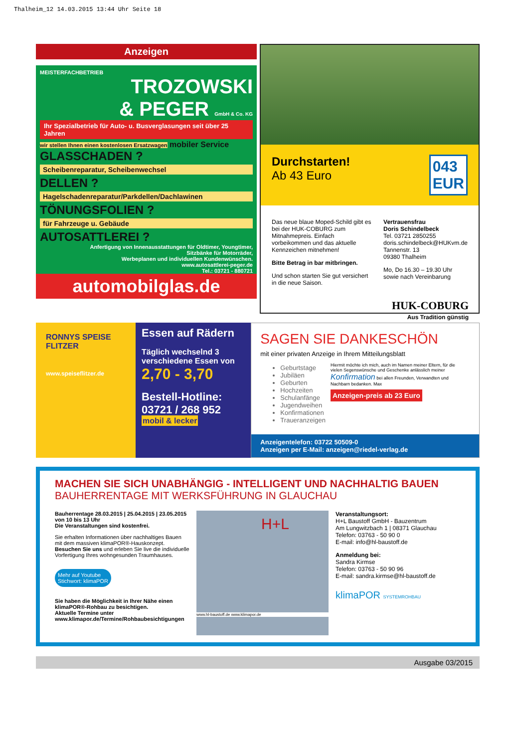Thalheim_12 14.03.2015 13:44 Uhr Seite 18
Anzeigen
MEISTERFACHBETRIEB
TROZOWSKI
& PEGER GmbH & Co. KG
Ihr Spezialbetrieb für Auto- u. Busverglasungen seit über 25 Jahren
wir stellen Ihnen einen kostenlosen Ersatzwagen
mobiler Service
GLASSCHADEN ?
Scheibenreparatur, Scheibenwechsel
DELLEN ?
Hagelschadenreparatur/Parkdellen/Dachlawinen
TÖNUNGSFOLIEN ?
für Fahrzeuge u. Gebäude
AUTOSATTLEREI ?
Anfertigung von Innenausstattungen für Oldtimer, Youngtimer,
Sitzbänke für Motorräder,
Werbeplanen und individuellen Kundenwünschen.
www.autosattlerei-peger.de
Tel.: 03721 - 880721
automobilglas.de
Durchstarten!
Ab 43 Euro
043
EUR
Das neue blaue Moped-Schild gibt es bei der HUK-COBURG zum Mitnahmepreis. Einfach vorbeikommen und das aktuelle Kennzeichen mitnehmen!
Bitte Betrag in bar mitbringen.
Und schon starten Sie gut versichert in die neue Saison.
Vertrauensfrau
Doris Schindelbeck
Tel. 03721 2850255
doris.schindelbeck@HUKvm.de
Tannenstr. 13
09380 Thalheim
Mo, Do 16.30 – 19.30 Uhr
sowie nach Vereinbarung
HUK-COBURG
Aus Tradition günstig
RONNYS SPEISE FLITZER
www.speiseflitzer.de
Essen auf Rädern
Täglich wechselnd 3 verschiedene Essen von 2,70 - 3,70
Bestell-Hotline:
03721 / 268 952
mobil & lecker
SAGEN SIE DANKESCHÖN
mit einer privaten Anzeige in Ihrem Mitteilungsblatt
Geburtstage
Jubiläen
Geburten
Hochzeiten
Schulanfänge
Jugendweihen
Konfirmationen
Traueranzeigen
Hiermit möchte ich mich, auch im Namen meiner Eltern, für die vielen Segenswünsche und Geschenke anlässlich meiner Konfirmation bei allen Freunden, Verwandten und Nachbarn bedanken. Max
Anzeigen-preis ab 23 Euro
Anzeigentelefon: 03722 50509-0
Anzeigen per E-Mail: anzeigen@riedel-verlag.de
MACHEN SIE SICH UNABHÄNGIG - INTELLIGENT UND NACHHALTIG BAUEN
BAUHERRENTAGE MIT WERKSFÜHRUNG IN GLAUCHAU
Bauherrentage 28.03.2015 | 25.04.2015 | 23.05.2015
von 10 bis 13 Uhr
Die Veranstaltungen sind kostenfrei.
Sie erhalten Informationen über nachhaltiges Bauen mit dem massiven klimaPOR®-Hauskonzept. Besuchen Sie uns und erleben Sie live die individuelle Vorfertigung Ihres wohngesunden Traumhauses.
Mehr auf Youtube
Stichwort: klimaPOR
Sie haben die Möglichkeit in Ihrer Nähe einen klimaPOR®-Rohbau zu besichtigen.
Aktuelle Termine unter
www.klimapor.de/Termine/Rohbaubesichtigungen
H+L
www.hl-baustoff.de www.klimapor.de
Veranstaltungsort:
H+L Baustoff GmbH - Bauzentrum
Am Lungwitzbach 1 | 08371 Glauchau
Telefon: 03763 - 50 90 0
E-mail: info@hl-baustoff.de
Anmeldung bei:
Sandra Kirmse
Telefon: 03763 - 50 90 96
E-mail: sandra.kirmse@hl-baustoff.de
klimaPOR SYSTEMROHBAU
Ausgabe 03/2015